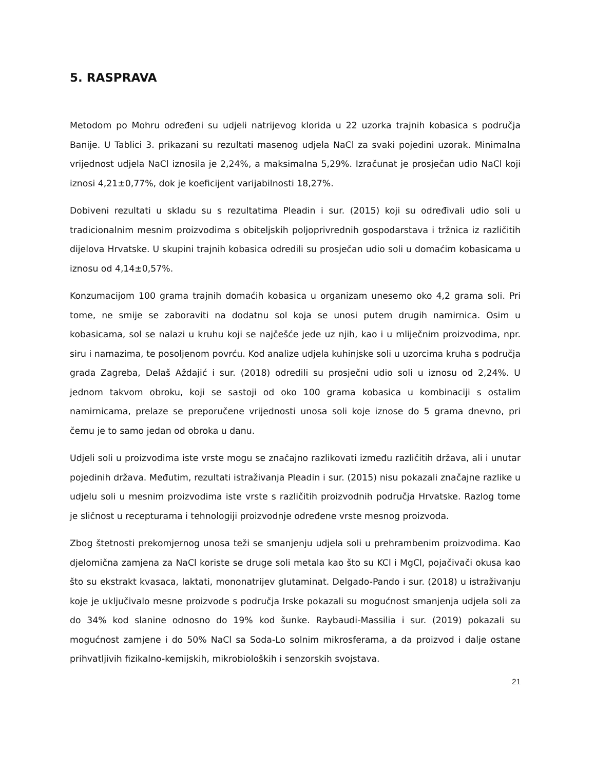5. RASPRAVA
Metodom po Mohru određeni su udjeli natrijevog klorida u 22 uzorka trajnih kobasica s područja Banije. U Tablici 3. prikazani su rezultati masenog udjela NaCl za svaki pojedini uzorak. Minimalna vrijednost udjela NaCl iznosila je 2,24%, a maksimalna 5,29%. Izračunat je prosječan udio NaCl koji iznosi 4,21±0,77%, dok je koeficijent varijabilnosti 18,27%.
Dobiveni rezultati u skladu su s rezultatima Pleadin i sur. (2015) koji su određivali udio soli u tradicionalnim mesnim proizvodima s obiteljskih poljoprivrednih gospodarstava i tržnica iz različitih dijelova Hrvatske. U skupini trajnih kobasica odredili su prosječan udio soli u domaćim kobasicama u iznosu od 4,14±0,57%.
Konzumacijom 100 grama trajnih domaćih kobasica u organizam unesemo oko 4,2 grama soli. Pri tome, ne smije se zaboraviti na dodatnu sol koja se unosi putem drugih namirnica. Osim u kobasicama, sol se nalazi u kruhu koji se najčešće jede uz njih, kao i u mliječnim proizvodima, npr. siru i namazima, te posoljenom povrću. Kod analize udjela kuhinjske soli u uzorcima kruha s područja grada Zagreba, Delaš Aždajić i sur. (2018) odredili su prosječni udio soli u iznosu od 2,24%. U jednom takvom obroku, koji se sastoji od oko 100 grama kobasica u kombinaciji s ostalim namirnicama, prelaze se preporučene vrijednosti unosa soli koje iznose do 5 grama dnevno, pri čemu je to samo jedan od obroka u danu.
Udjeli soli u proizvodima iste vrste mogu se značajno razlikovati između različitih država, ali i unutar pojedinih država. Međutim, rezultati istraživanja Pleadin i sur. (2015) nisu pokazali značajne razlike u udjelu soli u mesnim proizvodima iste vrste s različitih proizvodnih područja Hrvatske. Razlog tome je sličnost u recepturama i tehnologiji proizvodnje određene vrste mesnog proizvoda.
Zbog štetnosti prekomjernog unosa teži se smanjenju udjela soli u prehrambenim proizvodima. Kao djelomična zamjena za NaCl koriste se druge soli metala kao što su KCl i MgCl, pojačivači okusa kao što su ekstrakt kvasaca, laktati, mononatrijev glutaminat. Delgado-Pando i sur. (2018) u istraživanju koje je uključivalo mesne proizvode s područja Irske pokazali su mogućnost smanjenja udjela soli za do 34% kod slanine odnosno do 19% kod šunke. Raybaudi-Massilia i sur. (2019) pokazali su mogućnost zamjene i do 50% NaCl sa Soda-Lo solnim mikrosferama, a da proizvod i dalje ostane prihvatljivih fizikalno-kemijskih, mikrobioloških i senzorskih svojstava.
21